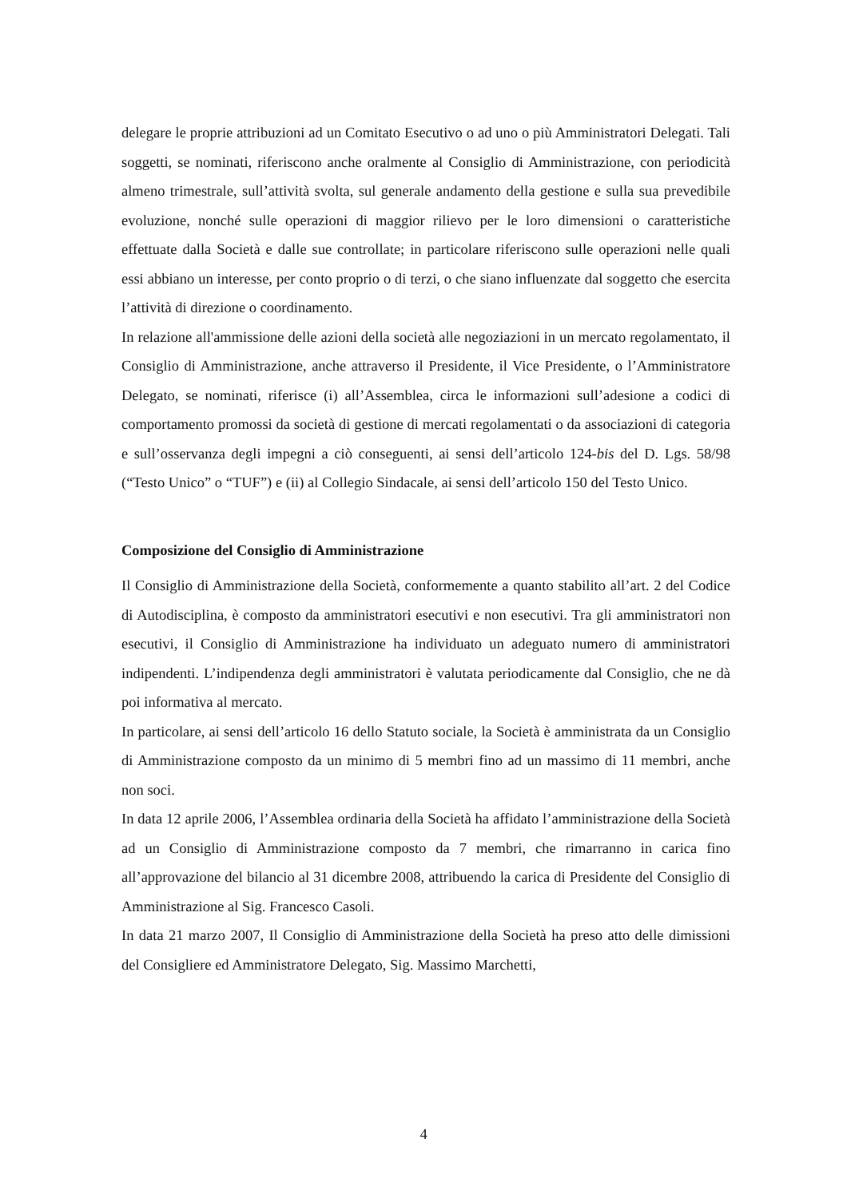delegare le proprie attribuzioni ad un Comitato Esecutivo o ad uno o più Amministratori Delegati. Tali soggetti, se nominati, riferiscono anche oralmente al Consiglio di Amministrazione, con periodicità almeno trimestrale, sull’attività svolta, sul generale andamento della gestione e sulla sua prevedibile evoluzione, nonché sulle operazioni di maggior rilievo per le loro dimensioni o caratteristiche effettuate dalla Società e dalle sue controllate; in particolare riferiscono sulle operazioni nelle quali essi abbiano un interesse, per conto proprio o di terzi, o che siano influenzate dal soggetto che esercita l’attività di direzione o coordinamento.
In relazione all'ammissione delle azioni della società alle negoziazioni in un mercato regolamentato, il Consiglio di Amministrazione, anche attraverso il Presidente, il Vice Presidente, o l’Amministratore Delegato, se nominati, riferisce (i) all’Assemblea, circa le informazioni sull’adesione a codici di comportamento promossi da società di gestione di mercati regolamentati o da associazioni di categoria e sull’osservanza degli impegni a ciò conseguenti, ai sensi dell’articolo 124-bis del D. Lgs. 58/98 (“Testo Unico” o “TUF”) e (ii) al Collegio Sindacale, ai sensi dell’articolo 150 del Testo Unico.
Composizione del Consiglio di Amministrazione
Il Consiglio di Amministrazione della Società, conformemente a quanto stabilito all’art. 2 del Codice di Autodisciplina, è composto da amministratori esecutivi e non esecutivi. Tra gli amministratori non esecutivi, il Consiglio di Amministrazione ha individuato un adeguato numero di amministratori indipendenti. L’indipendenza degli amministratori è valutata periodicamente dal Consiglio, che ne dà poi informativa al mercato.
In particolare, ai sensi dell’articolo 16 dello Statuto sociale, la Società è amministrata da un Consiglio di Amministrazione composto da un minimo di 5 membri fino ad un massimo di 11 membri, anche non soci.
In data 12 aprile 2006, l’Assemblea ordinaria della Società ha affidato l’amministrazione della Società ad un Consiglio di Amministrazione composto da 7 membri, che rimarranno in carica fino all’approvazione del bilancio al 31 dicembre 2008, attribuendo la carica di Presidente del Consiglio di Amministrazione al Sig. Francesco Casoli.
In data 21 marzo 2007, Il Consiglio di Amministrazione della Società ha preso atto delle dimissioni del Consigliere ed Amministratore Delegato, Sig. Massimo Marchetti,
4